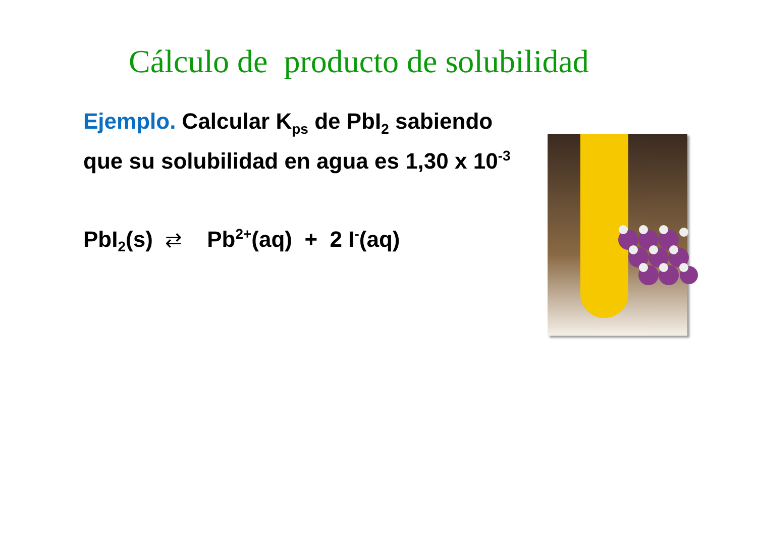Cálculo de producto de solubilidad
Ejemplo. Calcular K<sub>ps</sub> de PbI<sub>2</sub> sabiendo
que su solubilidad en agua es 1,30 x 10<sup>-3</sup>
PbI<sub>2</sub>(s) ⇄ Pb<sup>2+</sup>(aq) + 2 I<sup>-</sup>(aq)